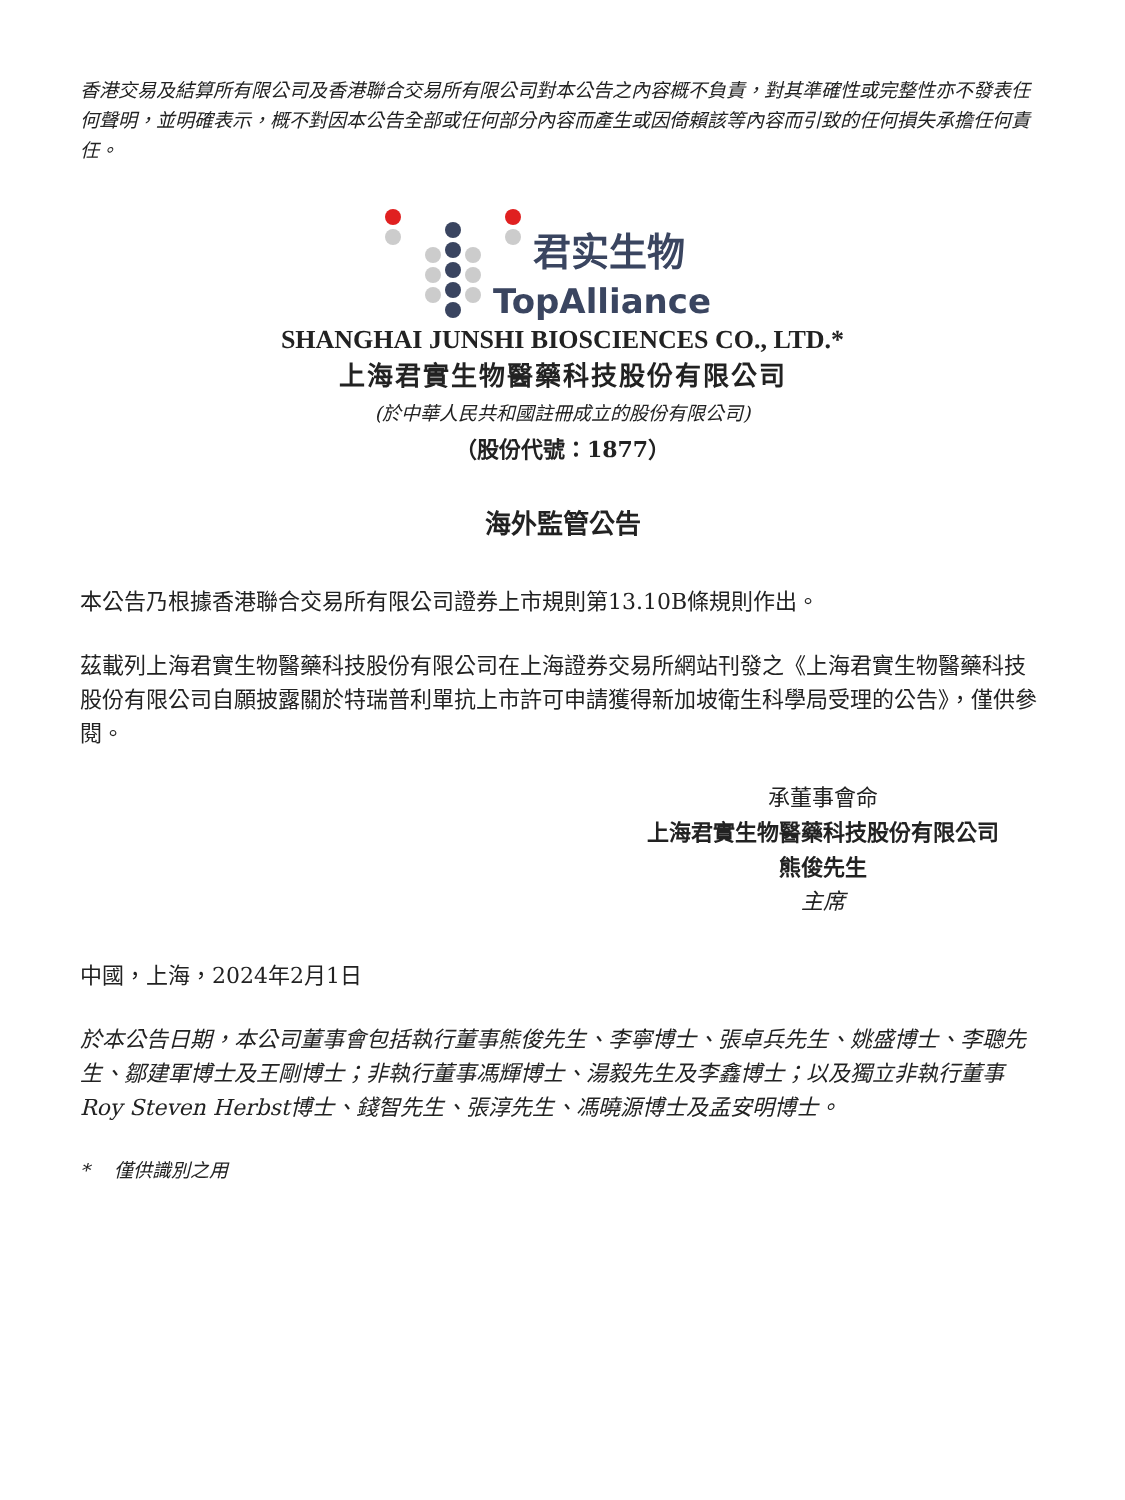香港交易及結算所有限公司及香港聯合交易所有限公司對本公告之內容概不負責，對其準確性或完整性亦不發表任何聲明，並明確表示，概不對因本公告全部或任何部分內容而產生或因倚賴該等內容而引致的任何損失承擔任何責任。
君实生物
TopAlliance
SHANGHAI JUNSHI BIOSCIENCES CO., LTD.*
上海君實生物醫藥科技股份有限公司
(於中華人民共和國註冊成立的股份有限公司)
（股份代號：1877）
海外監管公告
本公告乃根據香港聯合交易所有限公司證券上市規則第13.10B條規則作出。
茲載列上海君實生物醫藥科技股份有限公司在上海證券交易所網站刊發之《上海君實生物醫藥科技股份有限公司自願披露關於特瑞普利單抗上市許可申請獲得新加坡衛生科學局受理的公告》，僅供參閱。
承董事會命
上海君實生物醫藥科技股份有限公司
熊俊先生
主席
中國，上海，2024年2月1日
於本公告日期，本公司董事會包括執行董事熊俊先生、李寧博士、張卓兵先生、姚盛博士、李聰先生、鄒建軍博士及王剛博士；非執行董事馮輝博士、湯毅先生及李鑫博士；以及獨立非執行董事Roy Steven Herbst博士、錢智先生、張淳先生、馮曉源博士及孟安明博士。
* 僅供識別之用